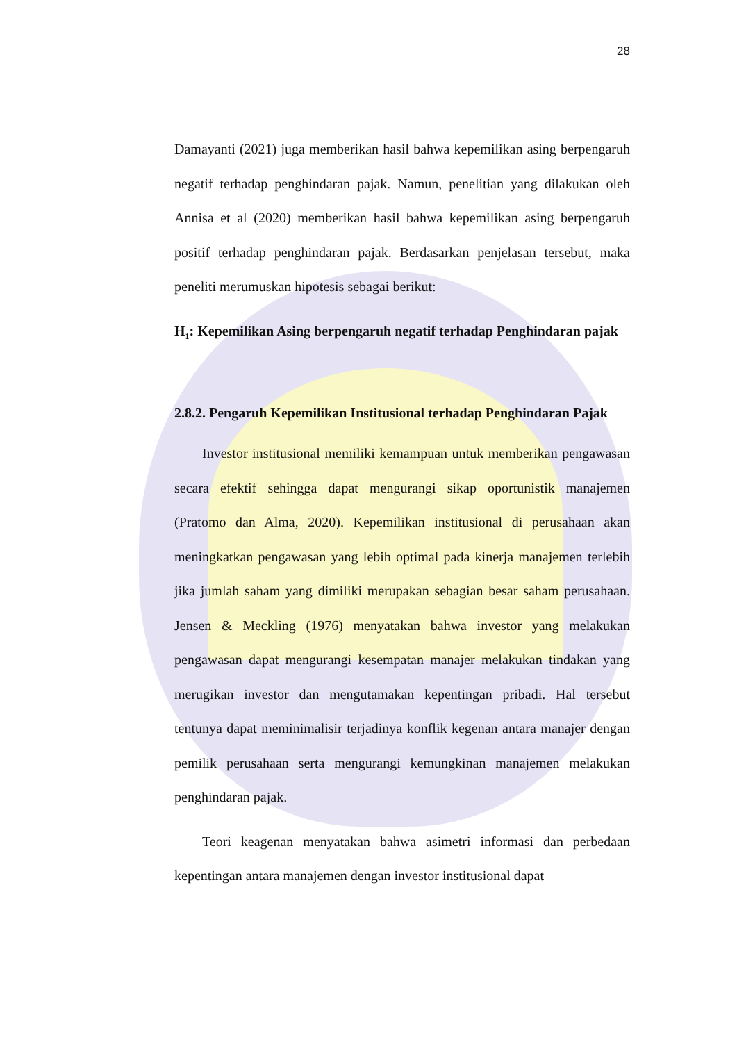28
Damayanti (2021) juga memberikan hasil bahwa kepemilikan asing berpengaruh negatif terhadap penghindaran pajak. Namun, penelitian yang dilakukan oleh Annisa et al (2020) memberikan hasil bahwa kepemilikan asing berpengaruh positif terhadap penghindaran pajak. Berdasarkan penjelasan tersebut, maka peneliti merumuskan hipotesis sebagai berikut:
H<sub>1</sub>: Kepemilikan Asing berpengaruh negatif terhadap Penghindaran pajak
2.8.2. Pengaruh Kepemilikan Institusional terhadap Penghindaran Pajak
Investor institusional memiliki kemampuan untuk memberikan pengawasan secara efektif sehingga dapat mengurangi sikap oportunistik manajemen (Pratomo dan Alma, 2020). Kepemilikan institusional di perusahaan akan meningkatkan pengawasan yang lebih optimal pada kinerja manajemen terlebih jika jumlah saham yang dimiliki merupakan sebagian besar saham perusahaan. Jensen & Meckling (1976) menyatakan bahwa investor yang melakukan pengawasan dapat mengurangi kesempatan manajer melakukan tindakan yang merugikan investor dan mengutamakan kepentingan pribadi. Hal tersebut tentunya dapat meminimalisir terjadinya konflik kegenan antara manajer dengan pemilik perusahaan serta mengurangi kemungkinan manajemen melakukan penghindaran pajak.
Teori keagenan menyatakan bahwa asimetri informasi dan perbedaan kepentingan antara manajemen dengan investor institusional dapat